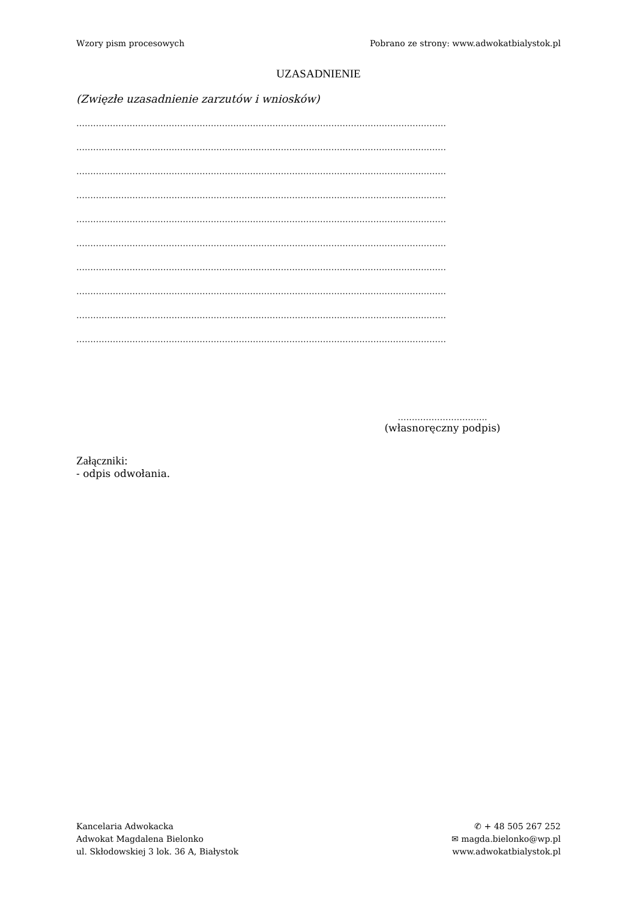Wzory pism procesowych Pobrano ze strony: www.adwokatbialystok.pl
UZASADNIENIE
(Zwięzłe uzasadnienie zarzutów i wniosków)
……………………………………………………………………………………………………………………
……………………………………………………………………………………………………………………
……………………………………………………………………………………………………………………
……………………………………………………………………………………………………………………
……………………………………………………………………………………………………………………
……………………………………………………………………………………………………………………
……………………………………………………………………………………………………………………
……………………………………………………………………………………………………………………
……………………………………………………………………………………………………………………
……………………………………………………………………………………………………………………
…………………………..
(własnoręczny podpis)
Załączniki:
- odpis odwołania.
Kancelaria Adwokacka
Adwokat Magdalena Bielonko
ul. Skłodowskiej 3 lok. 36 A, Białystok
✆ + 48 505 267 252
✉ magda.bielonko@wp.pl
www.adwokatbialystok.pl